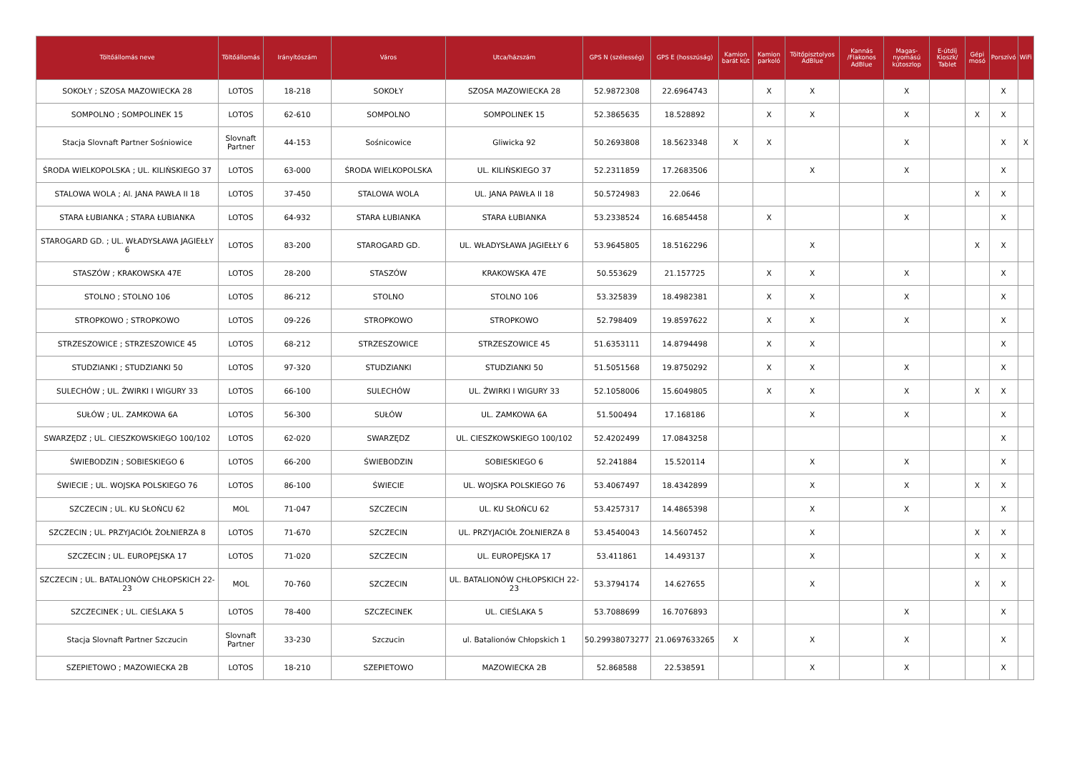| Töltőállomás neve | Töltőállomás | Irányítószám | Város | Utca/házszám | GPS N (szélesség) | GPS E (hosszúság) | Kamion barát kút | Kamion parkoló | Töltőpisztolyos AdBlue | Kannás /Flakonos AdBlue | Magas-nyomású kútoszlop | E-útdíj Kioszk/ Tablet | Gépi mosó | Porszívó | WiFi |
| --- | --- | --- | --- | --- | --- | --- | --- | --- | --- | --- | --- | --- | --- | --- | --- |
| SOKOŁY ; SZOSA MAZOWIECKA 28 | LOTOS | 18-218 | SOKOŁY | SZOSA MAZOWIECKA 28 | 52.9872308 | 22.6964743 | | X | X | | X | | | X | |
| SOMPOLNO ; SOMPOLINEK 15 | LOTOS | 62-610 | SOMPOLNO | SOMPOLINEK 15 | 52.3865635 | 18.528892 | | X | X | | X | | X | X | |
| Stacja Slovnaft Partner Sośniowice | Slovnaft Partner | 44-153 | Sośnicowice | Gliwicka 92 | 50.2693808 | 18.5623348 | X | X | | | X | | | X | X |
| ŚRODA WIELKOPOLSKA ; UL. KILIŃSKIEGO 37 | LOTOS | 63-000 | ŚRODA WIELKOPOLSKA | UL. KILIŃSKIEGO 37 | 52.2311859 | 17.2683506 | | | X | | X | | | X | |
| STALOWA WOLA ; Al. JANA PAWŁA II 18 | LOTOS | 37-450 | STALOWA WOLA | UL. JANA PAWŁA II 18 | 50.5724983 | 22.0646 | | | | | | | X | X | |
| STARA ŁUBIANKA ; STARA ŁUBIANKA | LOTOS | 64-932 | STARA ŁUBIANKA | STARA ŁUBIANKA | 53.2338524 | 16.6854458 | | X | | | X | | | X | |
| STAROGARD GD. ; UL. WŁADYSŁAWA JAGIEŁŁY 6 | LOTOS | 83-200 | STAROGARD GD. | UL. WŁADYSŁAWA JAGIEŁŁY 6 | 53.9645805 | 18.5162296 | | | X | | | | X | X | |
| STASZÓW ; KRAKOWSKA 47E | LOTOS | 28-200 | STASZÓW | KRAKOWSKA 47E | 50.553629 | 21.157725 | | X | X | | X | | | X | |
| STOLNO ; STOLNO 106 | LOTOS | 86-212 | STOLNO | STOLNO 106 | 53.325839 | 18.4982381 | | X | X | | X | | | X | |
| STROPKOWO ; STROPKOWO | LOTOS | 09-226 | STROPKOWO | STROPKOWO | 52.798409 | 19.8597622 | | X | X | | X | | | X | |
| STRZESZOWICE ; STRZESZOWICE 45 | LOTOS | 68-212 | STRZESZOWICE | STRZESZOWICE 45 | 51.6353111 | 14.8794498 | | X | X | | | | | X | |
| STUDZIANKI ; STUDZIANKI 50 | LOTOS | 97-320 | STUDZIANKI | STUDZIANKI 50 | 51.5051568 | 19.8750292 | | X | X | | X | | | X | |
| SULECHÓW ; UL. ŻWIRKI I WIGURY 33 | LOTOS | 66-100 | SULECHÓW | UL. ŻWIRKI I WIGURY 33 | 52.1058006 | 15.6049805 | | X | X | | X | | X | X | |
| SUŁÓW ; UL. ZAMKOWA 6A | LOTOS | 56-300 | SUŁÓW | UL. ZAMKOWA 6A | 51.500494 | 17.168186 | | | X | | X | | | X | |
| SWARZĘDZ ; UL. CIESZKOWSKIEGO 100/102 | LOTOS | 62-020 | SWARZĘDZ | UL. CIESZKOWSKIEGO 100/102 | 52.4202499 | 17.0843258 | | | | | | | | X | |
| ŚWIEBODZIN ; SOBIESKIEGO 6 | LOTOS | 66-200 | ŚWIEBODZIN | SOBIESKIEGO 6 | 52.241884 | 15.520114 | | | X | | X | | | X | |
| ŚWIECIE ; UL. WOJSKA POLSKIEGO 76 | LOTOS | 86-100 | ŚWIECIE | UL. WOJSKA POLSKIEGO 76 | 53.4067497 | 18.4342899 | | | X | | X | | X | X | |
| SZCZECIN ; UL. KU SŁOŃCU 62 | MOL | 71-047 | SZCZECIN | UL. KU SŁOŃCU 62 | 53.4257317 | 14.4865398 | | | X | | X | | | X | |
| SZCZECIN ; UL. PRZYJACIÓŁ ŻOŁNIERZA 8 | LOTOS | 71-670 | SZCZECIN | UL. PRZYJACIÓŁ ŻOŁNIERZA 8 | 53.4540043 | 14.5607452 | | | X | | | | X | X | |
| SZCZECIN ; UL. EUROPEJSKA 17 | LOTOS | 71-020 | SZCZECIN | UL. EUROPEJSKA 17 | 53.411861 | 14.493137 | | | X | | | | X | X | |
| SZCZECIN ; UL. BATALIONÓW CHŁOPSKICH 22-23 | MOL | 70-760 | SZCZECIN | UL. BATALIONÓW CHŁOPSKICH 22-23 | 53.3794174 | 14.627655 | | | X | | | | X | X | |
| SZCZECINEK ; UL. CIEŚLAKA 5 | LOTOS | 78-400 | SZCZECINEK | UL. CIEŚLAKA 5 | 53.7088699 | 16.7076893 | | | | | X | | | X | |
| Stacja Slovnaft Partner Szczucin | Slovnaft Partner | 33-230 | Szczucin | ul. Batalionów Chłopskich 1 | 50.29938073277 | 21.0697633265 | X | | X | | X | | | X | |
| SZEPIETOWO ; MAZOWIECKA 2B | LOTOS | 18-210 | SZEPIETOWO | MAZOWIECKA 2B | 52.868588 | 22.538591 | | | X | | X | | | X | |